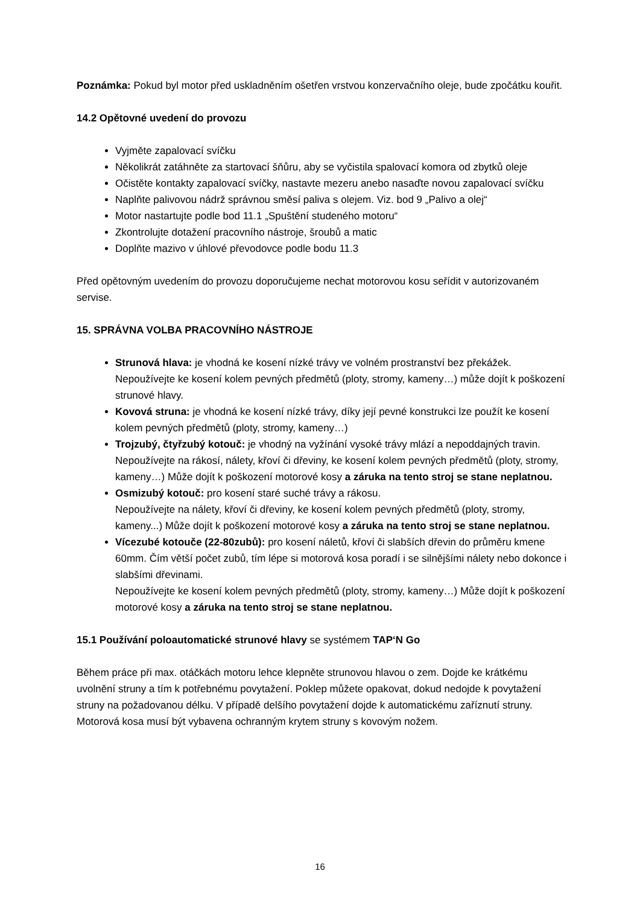Poznámka: Pokud byl motor před uskladněním ošetřen vrstvou konzervačního oleje, bude zpočátku kouřit.
14.2 Opětovné uvedení do provozu
Vyjměte zapalovací svíčku
Několikrát zatáhněte za startovací šňůru, aby se vyčistila spalovací komora od zbytků oleje
Očistěte kontakty zapalovací svíčky, nastavte mezeru anebo nasaďte novou zapalovací svíčku
Naplňte palivovou nádrž správnou směsí paliva s olejem. Viz. bod 9 „Palivo a olej“
Motor nastartujte podle bod 11.1 „Spuštění studeného motoru“
Zkontrolujte dotažení pracovního nástroje, šroubů a matic
Doplňte mazivo v úhlové převodovce podle bodu 11.3
Před opětovným uvedením do provozu doporučujeme nechat motorovou kosu seřídit v autorizovaném servise.
15. SPRÁVNA VOLBA PRACOVNÍHO NÁSTROJE
Strunová hlava: je vhodná ke kosení nízké trávy ve volném prostranství bez překážek. Nepoužívejte ke kosení kolem pevných předmětů (ploty, stromy, kameny…) může dojít k poškození strunové hlavy.
Kovová struna: je vhodná ke kosení nízké trávy, díky její pevné konstrukci lze použít ke kosení kolem pevných předmětů (ploty, stromy, kameny…)
Trojzubý, čtyřzubý kotouč: je vhodný na vyžínání vysoké trávy mlází a nepoddajných travin.
Nepoužívejte na rákosí, nálety, křoví či dřeviny, ke kosení kolem pevných předmětů (ploty, stromy, kameny…) Může dojít k poškození motorové kosy a záruka na tento stroj se stane neplatnou.
Osmizubý kotouč: pro kosení staré suché trávy a rákosu.
Nepoužívejte na nálety, křoví či dřeviny, ke kosení kolem pevných předmětů (ploty, stromy, kameny...) Může dojít k poškození motorové kosy a záruka na tento stroj se stane neplatnou.
Vícezubé kotouče (22-80zubů): pro kosení náletů, křoví či slabších dřevin do průměru kmene 60mm. Čím větší počet zubů, tím lépe si motorová kosa poradí i se silnějšími nálety nebo dokonce i slabšími dřevinami.
Nepoužívejte ke kosení kolem pevných předmětů (ploty, stromy, kameny…) Může dojít k poškození motorové kosy a záruka na tento stroj se stane neplatnou.
15.1 Používání poloautomatické strunové hlavy se systémem TAP‘N Go
Během práce při max. otáčkách motoru lehce klepněte strunovou hlavou o zem. Dojde ke krátkému uvolnění struny a tím k potřebnému povytažení. Poklep můžete opakovat, dokud nedojde k povytažení struny na požadovanou délku. V případě delšího povytažení dojde k automatickému zaříznutí struny. Motorová kosa musí být vybavena ochranným krytem struny s kovovým nožem.
16